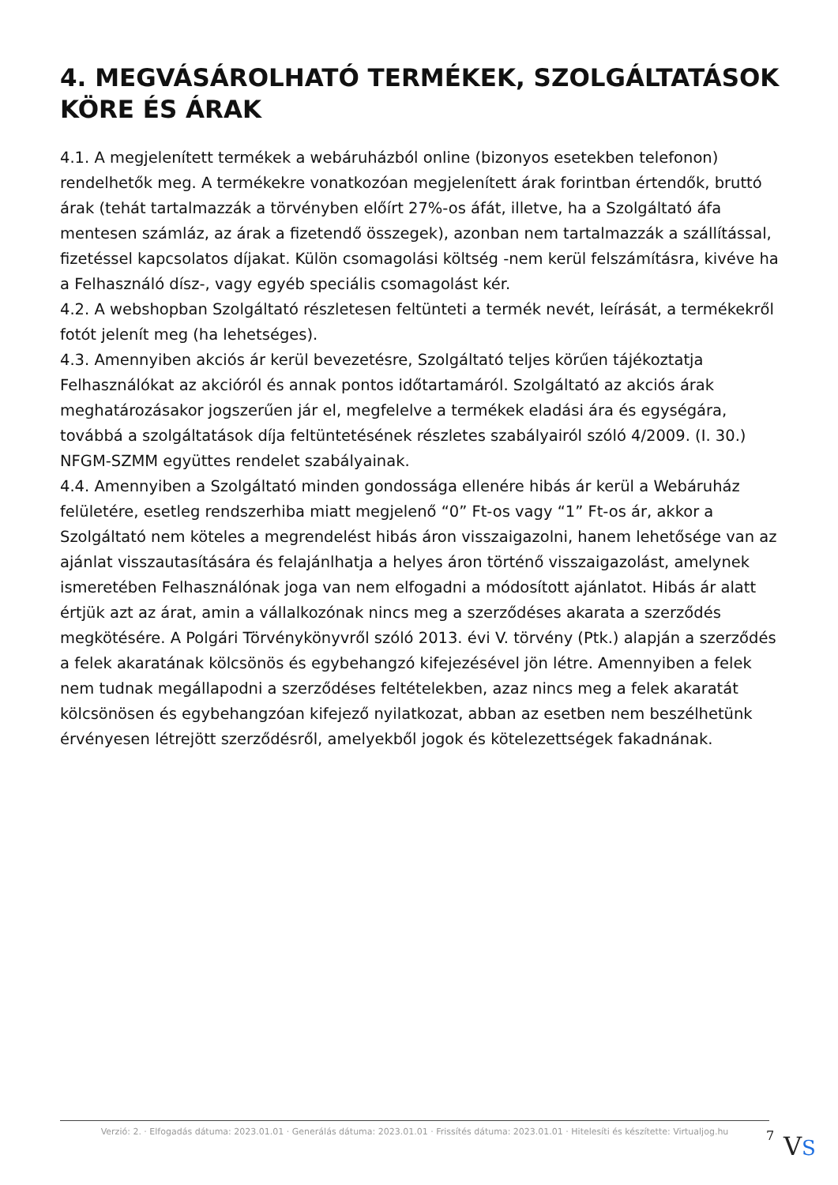4. MEGVÁSÁROLHATÓ TERMÉKEK, SZOLGÁLTATÁSOK KÖRE ÉS ÁRAK
4.1. A megjelenített termékek a webáruházból online (bizonyos esetekben telefonon) rendelhetők meg. A termékekre vonatkozóan megjelenített árak forintban értendők, bruttó árak (tehát tartalmazzák a törvényben előírt 27%-os áfát, illetve, ha a Szolgáltató áfa mentesen számláz, az árak a fizetendő összegek), azonban nem tartalmazzák a szállítással, fizetéssel kapcsolatos díjakat. Külön csomagolási költség -nem kerül felszámításra, kivéve ha a Felhasználó dísz-, vagy egyéb speciális csomagolást kér.
4.2. A webshopban Szolgáltató részletesen feltünteti a termék nevét, leírását, a termékekről fotót jelenít meg (ha lehetséges).
4.3. Amennyiben akciós ár kerül bevezetésre, Szolgáltató teljes körűen tájékoztatja Felhasználókat az akcióról és annak pontos időtartamáról. Szolgáltató az akciós árak meghatározásakor jogszerűen jár el, megfelelve a termékek eladási ára és egységára, továbbá a szolgáltatások díja feltüntetésének részletes szabályairól szóló 4/2009. (I. 30.) NFGM-SZMM együttes rendelet szabályainak.
4.4. Amennyiben a Szolgáltató minden gondossága ellenére hibás ár kerül a Webáruház felületére, esetleg rendszerhiba miatt megjelenő “0” Ft-os vagy “1” Ft-os ár, akkor a Szolgáltató nem köteles a megrendelést hibás áron visszaigazolni, hanem lehetősége van az ajánlat visszautasítására és felajánlhatja a helyes áron történő visszaigazolást, amelynek ismeretében Felhasználónak joga van nem elfogadni a módosított ajánlatot. Hibás ár alatt értjük azt az árat, amin a vállalkozónak nincs meg a szerződéses akarata a szerződés megkötésére. A Polgári Törvénykönyvről szóló 2013. évi V. törvény (Ptk.) alapján a szerződés a felek akaratának kölcsönös és egybehangzó kifejezésével jön létre. Amennyiben a felek nem tudnak megállapodni a szerződéses feltételekben, azaz nincs meg a felek akaratát kölcsönösen és egybehangzóan kifejező nyilatkozat, abban az esetben nem beszélhetünk érvényesen létrejött szerződésről, amelyekből jogok és kötelezettségek fakadnának.
Verzió: 2. · Elfogadás dátuma: 2023.01.01 · Generálás dátuma: 2023.01.01 · Frissítés dátuma: 2023.01.01 · Hitelesíti és készítette: Virtualjog.hu
7 VS